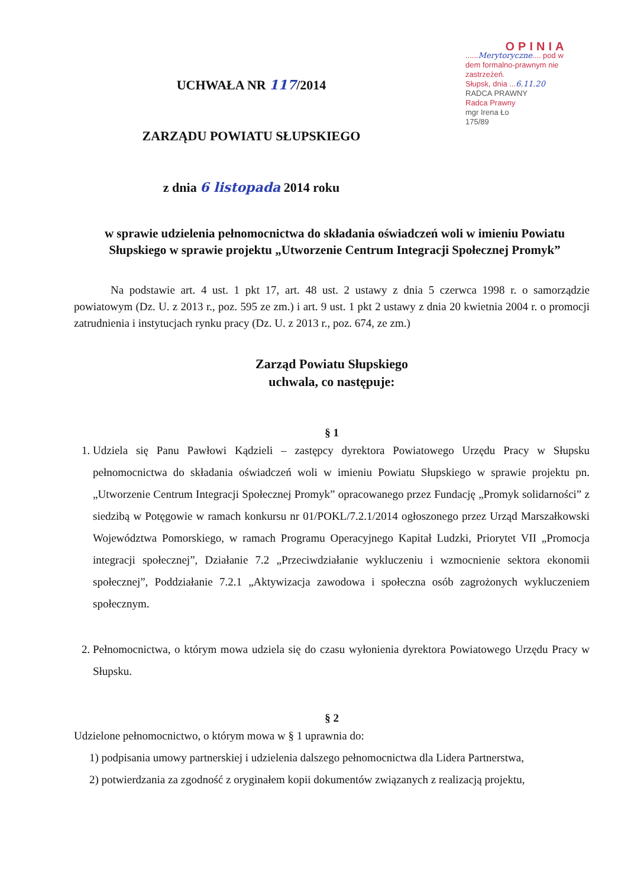OPINIA
......Merytoryczne.... pod w
dem formalno-prawnym nie
zastrzeżeń.
Słupsk, dnia ...6.11.20
RADCA PRAWNY
Radca Prawny
mgr Irena Ło
175/89
UCHWAŁA NR 117/2014
ZARZĄDU POWIATU SŁUPSKIEGO
z dnia 6 listopada 2014 roku
w sprawie udzielenia pełnomocnictwa do składania oświadczeń woli w imieniu Powiatu Słupskiego w sprawie projektu „Utworzenie Centrum Integracji Społecznej Promyk”
Na podstawie art. 4 ust. 1 pkt 17, art. 48 ust. 2 ustawy z dnia 5 czerwca 1998 r. o samorządzie powiatowym (Dz. U. z 2013 r., poz. 595 ze zm.) i art. 9 ust. 1 pkt 2 ustawy z dnia 20 kwietnia 2004 r. o promocji zatrudnienia i instytucjach rynku pracy (Dz. U. z 2013 r., poz. 674, ze zm.)
Zarząd Powiatu Słupskiego
uchwala, co następuje:
§ 1
1. Udziela się Panu Pawłowi Kądzieli – zastępcy dyrektora Powiatowego Urzędu Pracy w Słupsku pełnomocnictwa do składania oświadczeń woli w imieniu Powiatu Słupskiego w sprawie projektu pn. „Utworzenie Centrum Integracji Społecznej Promyk” opracowanego przez Fundację „Promyk solidarności” z siedzibą w Potęgowie w ramach konkursu nr 01/POKL/7.2.1/2014 ogłoszonego przez Urząd Marszałkowski Województwa Pomorskiego, w ramach Programu Operacyjnego Kapitał Ludzki, Priorytet VII „Promocja integracji społecznej”, Działanie 7.2 „Przeciwdziałanie wykluczeniu i wzmocnienie sektora ekonomii społecznej”, Poddziałanie 7.2.1 „Aktywizacja zawodowa i społeczna osób zagrożonych wykluczeniem społecznym.
2. Pełnomocnictwa, o którym mowa udziela się do czasu wyłonienia dyrektora Powiatowego Urzędu Pracy w Słupsku.
§ 2
Udzielone pełnomocnictwo, o którym mowa w § 1 uprawnia do:
1) podpisania umowy partnerskiej i udzielenia dalszego pełnomocnictwa dla Lidera Partnerstwa,
2) potwierdzania za zgodność z oryginałem kopii dokumentów związanych z realizacją projektu,